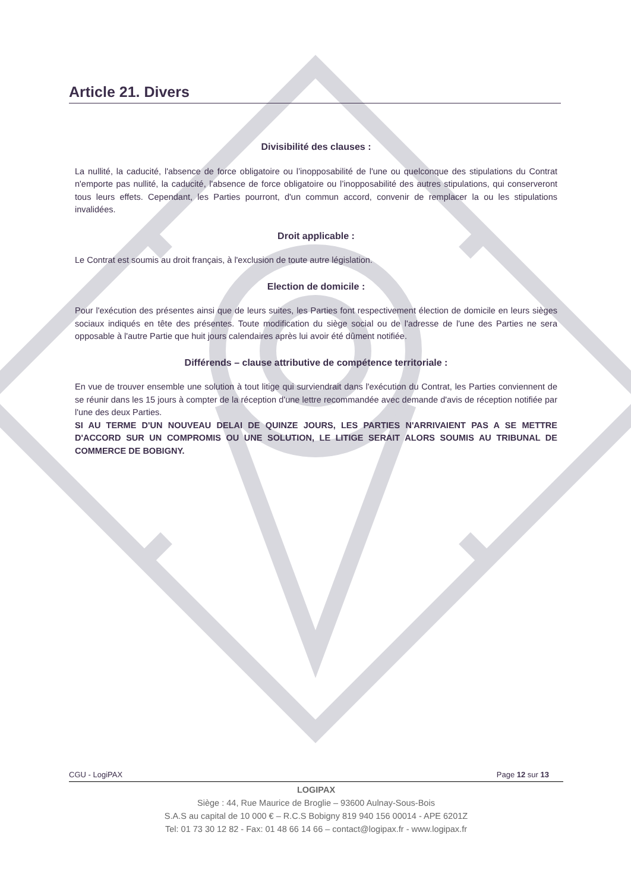Article 21. Divers
Divisibilité des clauses :
La nullité, la caducité, l'absence de force obligatoire ou l’inopposabilité de l'une ou quelconque des stipulations du Contrat n'emporte pas nullité, la caducité, l'absence de force obligatoire ou l’inopposabilité des autres stipulations, qui conserveront tous leurs effets. Cependant, les Parties pourront, d'un commun accord, convenir de remplacer la ou les stipulations invalidées.
Droit applicable :
Le Contrat est soumis au droit français, à l'exclusion de toute autre législation.
Election de domicile :
Pour l'exécution des présentes ainsi que de leurs suites, les Parties font respectivement élection de domicile en leurs sièges sociaux indiqués en tête des présentes. Toute modification du siège social ou de l'adresse de l'une des Parties ne sera opposable à l'autre Partie que huit jours calendaires après lui avoir été dûment notifiée.
Différends – clause attributive de compétence territoriale :
En vue de trouver ensemble une solution à tout litige qui surviendrait dans l'exécution du Contrat, les Parties conviennent de se réunir dans les 15 jours à compter de la réception d'une lettre recommandée avec demande d'avis de réception notifiée par l'une des deux Parties.
SI AU TERME D'UN NOUVEAU DELAI DE QUINZE JOURS, LES PARTIES N'ARRIVAIENT PAS A SE METTRE D'ACCORD SUR UN COMPROMIS OU UNE SOLUTION, LE LITIGE SERAIT ALORS SOUMIS AU TRIBUNAL DE COMMERCE DE BOBIGNY.
CGU - LogiPAX Page 12 sur 13
LOGIPAX
Siège : 44, Rue Maurice de Broglie – 93600 Aulnay-Sous-Bois
S.A.S au capital de 10 000 € – R.C.S Bobigny 819 940 156 00014 - APE 6201Z
Tel: 01 73 30 12 82 - Fax: 01 48 66 14 66 – contact@logipax.fr - www.logipax.fr